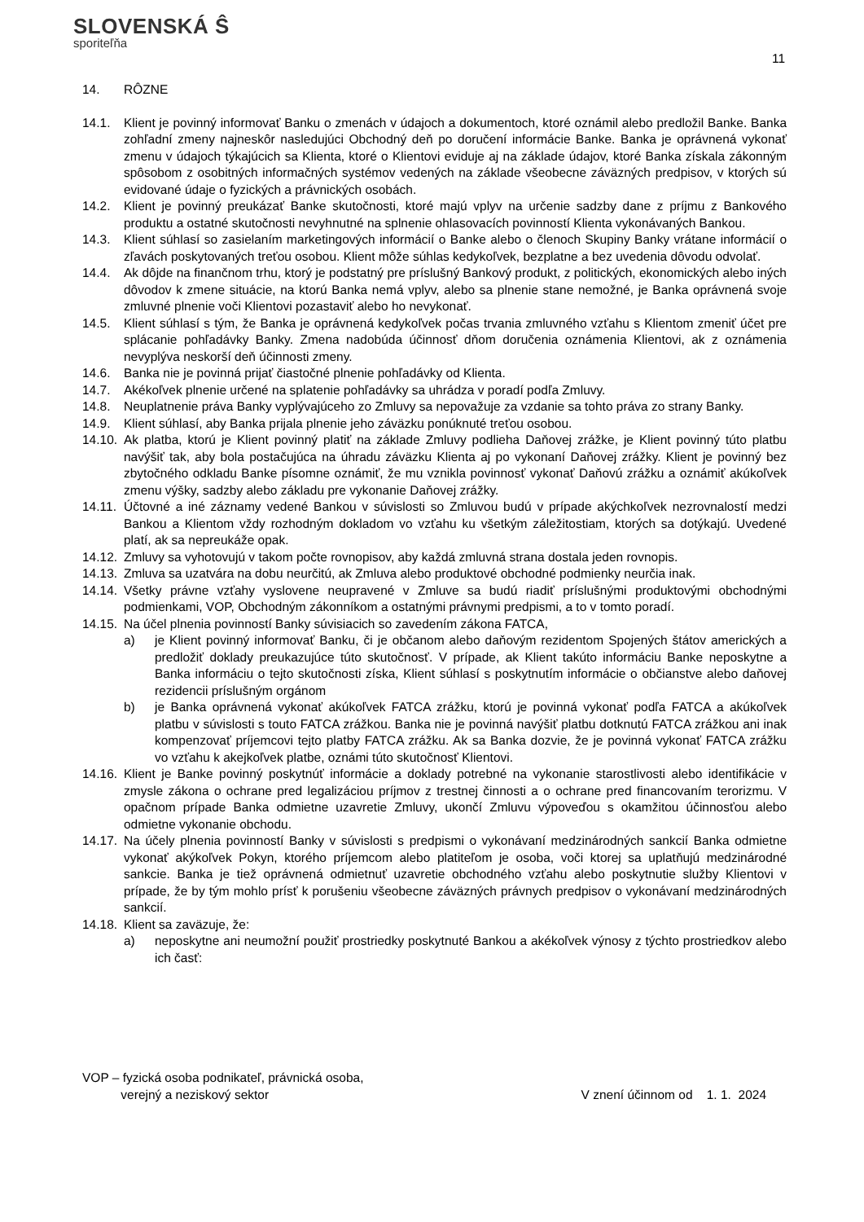SLOVENSKÁ Ŝ
sporiteľňa
11
14. RÔZNE
14.1. Klient je povinný informovať Banku o zmenách v údajoch a dokumentoch, ktoré oznámil alebo predložil Banke. Banka zohľadní zmeny najneskôr nasledujúci Obchodný deň po doručení informácie Banke. Banka je oprávnená vykonať zmenu v údajoch týkajúcich sa Klienta, ktoré o Klientovi eviduje aj na základe údajov, ktoré Banka získala zákonným spôsobom z osobitných informačných systémov vedených na základe všeobecne záväzných predpisov, v ktorých sú evidované údaje o fyzických a právnických osobách.
14.2. Klient je povinný preukázať Banke skutočnosti, ktoré majú vplyv na určenie sadzby dane z príjmu z Bankového produktu a ostatné skutočnosti nevyhnutné na splnenie ohlasovacích povinností Klienta vykonávaných Bankou.
14.3. Klient súhlasí so zasielaním marketingových informácií o Banke alebo o členoch Skupiny Banky vrátane informácií o zľavách poskytovaných treťou osobou. Klient môže súhlas kedykoľvek, bezplatne a bez uvedenia dôvodu odvolať.
14.4. Ak dôjde na finančnom trhu, ktorý je podstatný pre príslušný Bankový produkt, z politických, ekonomických alebo iných dôvodov k zmene situácie, na ktorú Banka nemá vplyv, alebo sa plnenie stane nemožné, je Banka oprávnená svoje zmluvné plnenie voči Klientovi pozastaviť alebo ho nevykonať.
14.5. Klient súhlasí s tým, že Banka je oprávnená kedykoľvek počas trvania zmluvného vzťahu s Klientom zmeniť účet pre splácanie pohľadávky Banky. Zmena nadobúda účinnosť dňom doručenia oznámenia Klientovi, ak z oznámenia nevyplýva neskorší deň účinnosti zmeny.
14.6. Banka nie je povinná prijať čiastočné plnenie pohľadávky od Klienta.
14.7. Akékoľvek plnenie určené na splatenie pohľadávky sa uhrádza v poradí podľa Zmluvy.
14.8. Neuplatnenie práva Banky vyplývajúceho zo Zmluvy sa nepovažuje za vzdanie sa tohto práva zo strany Banky.
14.9. Klient súhlasí, aby Banka prijala plnenie jeho záväzku ponúknuté treťou osobou.
14.10. Ak platba, ktorú je Klient povinný platiť na základe Zmluvy podlieha Daňovej zrážke, je Klient povinný túto platbu navýšiť tak, aby bola postačujúca na úhradu záväzku Klienta aj po vykonaní Daňovej zrážky. Klient je povinný bez zbytočného odkladu Banke písomne oznámiť, že mu vznikla povinnosť vykonať Daňovú zrážku a oznámiť akúkoľvek zmenu výšky, sadzby alebo základu pre vykonanie Daňovej zrážky.
14.11. Účtovné a iné záznamy vedené Bankou v súvislosti so Zmluvou budú v prípade akýchkoľvek nezrovnalostí medzi Bankou a Klientom vždy rozhodným dokladom vo vzťahu ku všetkým záležitostiam, ktorých sa dotýkajú. Uvedené platí, ak sa nepreukáže opak.
14.12. Zmluvy sa vyhotovujú v takom počte rovnopisov, aby každá zmluvná strana dostala jeden rovnopis.
14.13. Zmluva sa uzatvára na dobu neurčitú, ak Zmluva alebo produktové obchodné podmienky neurčia inak.
14.14. Všetky právne vzťahy vyslovene neupravené v Zmluve sa budú riadiť príslušnými produktovými obchodnými podmienkami, VOP, Obchodným zákonníkom a ostatnými právnymi predpismi, a to v tomto poradí.
14.15. Na účel plnenia povinností Banky súvisiacich so zavedením zákona FATCA,
a) je Klient povinný informovať Banku, či je občanom alebo daňovým rezidentom Spojených štátov amerických a predložiť doklady preukazujúce túto skutočnosť. V prípade, ak Klient takúto informáciu Banke neposkytne a Banka informáciu o tejto skutočnosti získa, Klient súhlasí s poskytnutím informácie o občianstve alebo daňovej rezidencii príslušným orgánom
b) je Banka oprávnená vykonať akúkoľvek FATCA zrážku, ktorú je povinná vykonať podľa FATCA a akúkoľvek platbu v súvislosti s touto FATCA zrážkou. Banka nie je povinná navýšiť platbu dotknutú FATCA zrážkou ani inak kompenzovať príjemcovi tejto platby FATCA zrážku. Ak sa Banka dozvie, že je povinná vykonať FATCA zrážku vo vzťahu k akejkoľvek platbe, oznámi túto skutočnosť Klientovi.
14.16. Klient je Banke povinný poskytnúť informácie a doklady potrebné na vykonanie starostlivosti alebo identifikácie v zmysle zákona o ochrane pred legalizáciou príjmov z trestnej činnosti a o ochrane pred financovaním terorizmu. V opačnom prípade Banka odmietne uzavretie Zmluvy, ukončí Zmluvu výpoveďou s okamžitou účinnosťou alebo odmietne vykonanie obchodu.
14.17. Na účely plnenia povinností Banky v súvislosti s predpismi o vykonávaní medzinárodných sankcií Banka odmietne vykonať akýkoľvek Pokyn, ktorého príjemcom alebo platiteľom je osoba, voči ktorej sa uplatňujú medzinárodné sankcie. Banka je tiež oprávnená odmietnuť uzavretie obchodného vzťahu alebo poskytnutie služby Klientovi v prípade, že by tým mohlo prísť k porušeniu všeobecne záväzných právnych predpisov o vykonávaní medzinárodných sankcií.
14.18. Klient sa zaväzuje, že:
a) neposkytne ani neumožní použiť prostriedky poskytnuté Bankou a akékoľvek výnosy z týchto prostriedkov alebo ich časť:
VOP – fyzická osoba podnikateľ, právnická osoba,
verejný a neziskový sektor
V znení účinnom od 1. 1. 2024